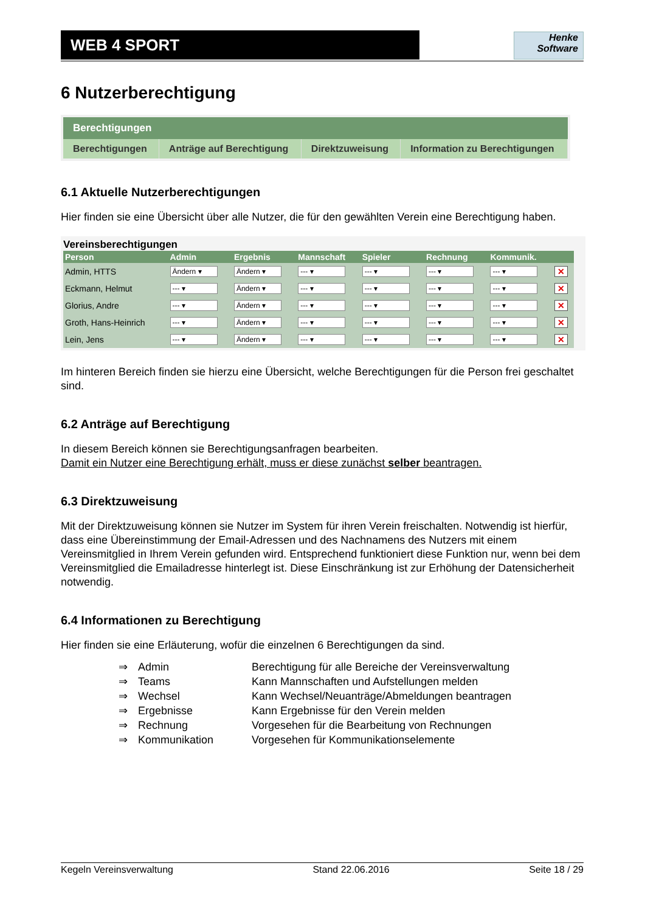WEB 4 SPORT
Henke
Software
6 Nutzerberechtigung
Berechtigungen
| Berechtigungen | Anträge auf Berechtigung | Direktzuweisung | Information zu Berechtigungen |
6.1 Aktuelle Nutzerberechtigungen
Hier finden sie eine Übersicht über alle Nutzer, die für den gewählten Verein eine Berechtigung haben.
Vereinsberechtigungen
| Person | Admin | Ergebnis | Mannschaft | Spieler | Rechnung | Kommunik. | |
| --- | --- | --- | --- | --- | --- | --- | --- |
| Admin, HTTS | Ändern ▾ | Ändern ▾ | --- ▾ | --- ▾ | --- ▾ | --- ▾ | ✕ |
| Eckmann, Helmut | --- ▾ | Ändern ▾ | --- ▾ | --- ▾ | --- ▾ | --- ▾ | ✕ |
| Glorius, Andre | --- ▾ | Ändern ▾ | --- ▾ | --- ▾ | --- ▾ | --- ▾ | ✕ |
| Groth, Hans-Heinrich | --- ▾ | Ändern ▾ | --- ▾ | --- ▾ | --- ▾ | --- ▾ | ✕ |
| Lein, Jens | --- ▾ | Ändern ▾ | --- ▾ | --- ▾ | --- ▾ | --- ▾ | ✕ |
Im hinteren Bereich finden sie hierzu eine Übersicht, welche Berechtigungen für die Person frei geschaltet sind.
6.2 Anträge auf Berechtigung
In diesem Bereich können sie Berechtigungsanfragen bearbeiten.
Damit ein Nutzer eine Berechtigung erhält, muss er diese zunächst selber beantragen.
6.3 Direktzuweisung
Mit der Direktzuweisung können sie Nutzer im System für ihren Verein freischalten. Notwendig ist hierfür, dass eine Übereinstimmung der Email-Adressen und des Nachnamens des Nutzers mit einem Vereinsmitglied in Ihrem Verein gefunden wird. Entsprechend funktioniert diese Funktion nur, wenn bei dem Vereinsmitglied die Emailadresse hinterlegt ist. Diese Einschränkung ist zur Erhöhung der Datensicherheit notwendig.
6.4 Informationen zu Berechtigung
Hier finden sie eine Erläuterung, wofür die einzelnen 6 Berechtigungen da sind.
| ⇒ | Admin | Berechtigung für alle Bereiche der Vereinsverwaltung |
| ⇒ | Teams | Kann Mannschaften und Aufstellungen melden |
| ⇒ | Wechsel | Kann Wechsel/Neuanträge/Abmeldungen beantragen |
| ⇒ | Ergebnisse | Kann Ergebnisse für den Verein melden |
| ⇒ | Rechnung | Vorgesehen für die Bearbeitung von Rechnungen |
| ⇒ | Kommunikation | Vorgesehen für Kommunikationselemente |
Kegeln Vereinsverwaltung Stand 22.06.2016 Seite 18 / 29